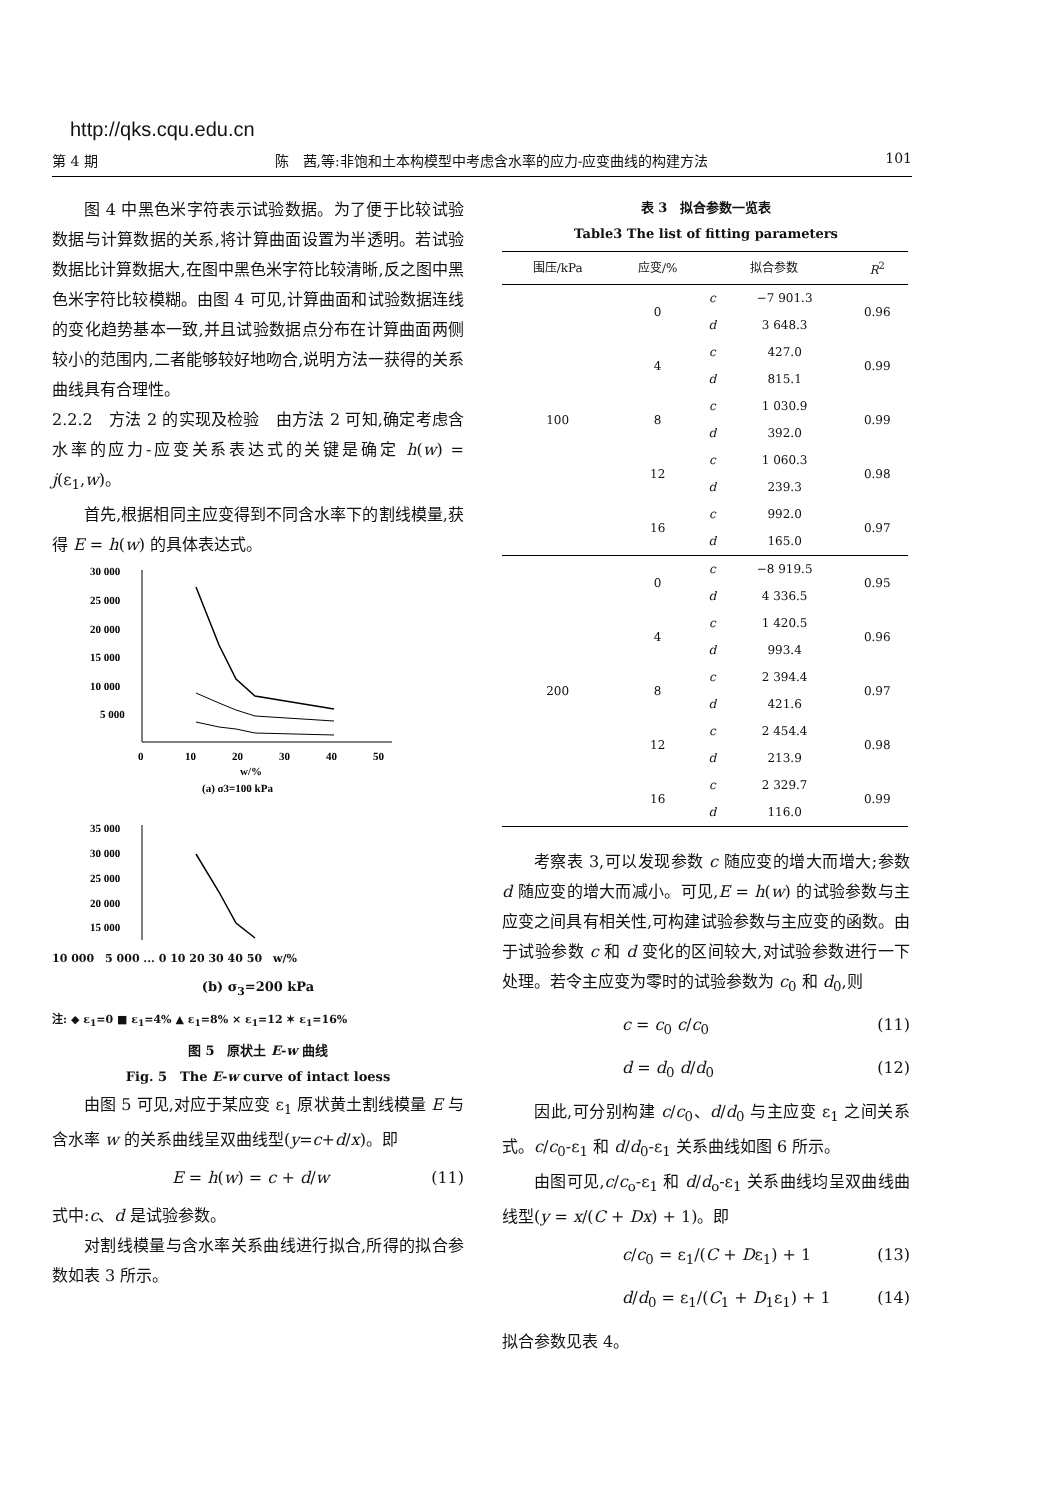http://qks.cqu.edu.cn
第 4 期 陈　茜,等:非饱和土本构模型中考虑含水率的应力-应变曲线的构建方法 101
图 4 中黑色米字符表示试验数据。为了便于比较试验数据与计算数据的关系,将计算曲面设置为半透明。若试验数据比计算数据大,在图中黑色米字符比较清晰,反之图中黑色米字符比较模糊。由图 4 可见,计算曲面和试验数据连线的变化趋势基本一致,并且试验数据点分布在计算曲面两侧较小的范围内,二者能够较好地吻合,说明方法一获得的关系曲线具有合理性。
2.2.2　方法 2 的实现及检验　由方法 2 可知,确定考虑含水率的应力-应变关系表达式的关键是确定 h(w) = j(ε<sub>1</sub>,w)。
首先,根据相同主应变得到不同含水率下的割线模量,获得 E = h(w) 的具体表达式。
30 000
25 000
20 000
15 000
10 000
5 000
0
10
20
30
40
50
w/%
(a) σ3=100 kPa
35 000
30 000
25 000
20 000
15 000
10 000　5 000 ... 0 10 20 30 40 50　w/%
(b) σ<sub>3</sub>=200 kPa
注: ◆ ε<sub>1</sub>=0 ■ ε<sub>1</sub>=4% ▲ ε<sub>1</sub>=8% × ε<sub>1</sub>=12 ✶ ε<sub>1</sub>=16%
图 5　原状土 E-w 曲线
Fig. 5　The E-w curve of intact loess
由图 5 可见,对应于某应变 ε<sub>1</sub> 原状黄土割线模量 E 与含水率 w 的关系曲线呈双曲线型(y=c+d/x)。即
E = h(w) = c + d/w (11)
式中:c、d 是试验参数。
对割线模量与含水率关系曲线进行拟合,所得的拟合参数如表 3 所示。
表 3　拟合参数一览表
Table3 The list of fitting parameters
| 围压/kPa | 应变/% | 拟合参数 | | R<sup>2</sup> |
| --- | --- | --- | --- | --- |
| 100 | 0 | c | −7 901.3 | 0.96 |
| | | d | 3 648.3 | |
| | 4 | c | 427.0 | 0.99 |
| | | d | 815.1 | |
| | 8 | c | 1 030.9 | 0.99 |
| | | d | 392.0 | |
| | 12 | c | 1 060.3 | 0.98 |
| | | d | 239.3 | |
| | 16 | c | 992.0 | 0.97 |
| | | d | 165.0 | |
| 200 | 0 | c | −8 919.5 | 0.95 |
| | | d | 4 336.5 | |
| | 4 | c | 1 420.5 | 0.96 |
| | | d | 993.4 | |
| | 8 | c | 2 394.4 | 0.97 |
| | | d | 421.6 | |
| | 12 | c | 2 454.4 | 0.98 |
| | | d | 213.9 | |
| | 16 | c | 2 329.7 | 0.99 |
| | | d | 116.0 | |
考察表 3,可以发现参数 c 随应变的增大而增大;参数 d 随应变的增大而减小。可见,E = h(w) 的试验参数与主应变之间具有相关性,可构建试验参数与主应变的函数。由于试验参数 c 和 d 变化的区间较大,对试验参数进行一下处理。若令主应变为零时的试验参数为 c<sub>0</sub> 和 d<sub>0</sub>,则
c = c<sub>0</sub> c/c<sub>0</sub> (11)
d = d<sub>0</sub> d/d<sub>0</sub> (12)
因此,可分别构建 c/c<sub>0</sub>、d/d<sub>0</sub> 与主应变 ε<sub>1</sub> 之间关系式。c/c<sub>0</sub>-ε<sub>1</sub> 和 d/d<sub>0</sub>-ε<sub>1</sub> 关系曲线如图 6 所示。
由图可见,c/c<sub>o</sub>-ε<sub>1</sub> 和 d/d<sub>o</sub>-ε<sub>1</sub> 关系曲线均呈双曲线曲线型(y = x/(C + Dx) + 1)。即
c/c<sub>0</sub> = ε<sub>1</sub>/(C + Dε<sub>1</sub>) + 1 (13)
d/d<sub>0</sub> = ε<sub>1</sub>/(C<sub>1</sub> + D<sub>1</sub>ε<sub>1</sub>) + 1 (14)
拟合参数见表 4。